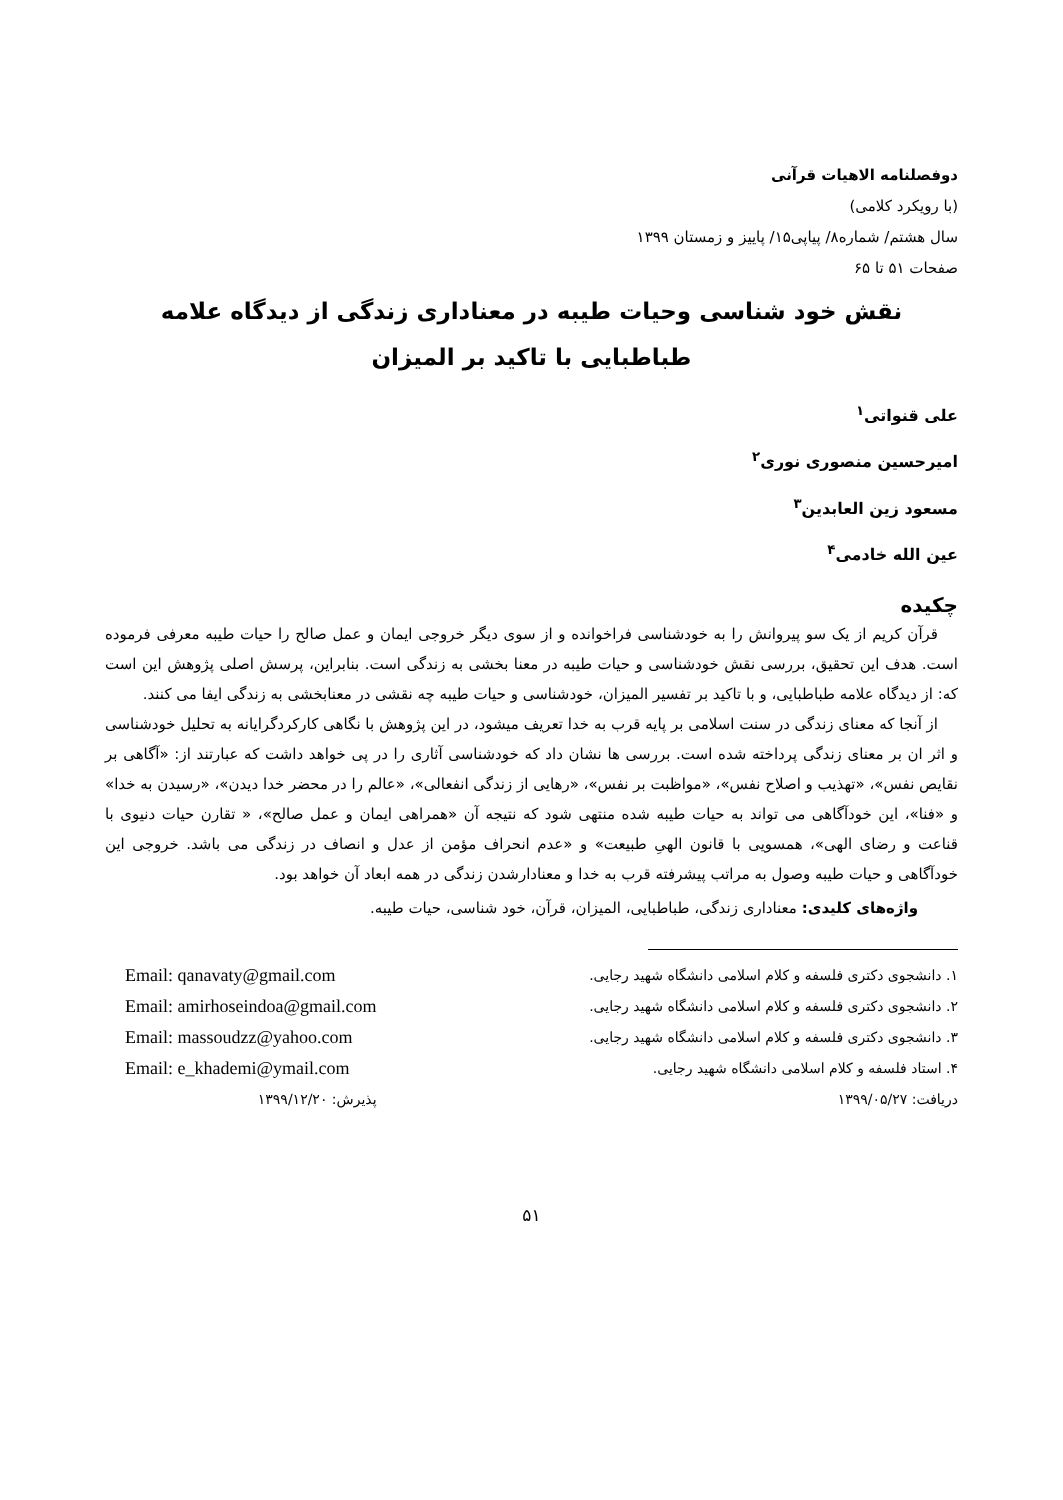دوفصلنامه الاهیات قرآنی
(با رویکرد کلامی)
سال هشتم/ شماره۸/ پیاپی۱۵/ پاییز و زمستان ۱۳۹۹
صفحات ۵۱ تا ۶۵
نقش خود شناسی وحیات طیبه در معناداری زندگی از دیدگاه علامه
طباطبایی با تاکید بر المیزان
علی قنواتی<sup>۱</sup>
امیرحسین منصوری نوری<sup>۲</sup>
مسعود زین العابدین<sup>۳</sup>
عین الله خادمی<sup>۴</sup>
چکیده
قرآن کریم از یک سو پیروانش را به خودشناسی فراخوانده و از سوی دیگر خروجی ایمان و عمل صالح را حیات طیبه معرفی فرموده است. هدف این تحقیق، بررسی نقش خودشناسی و حیات طیبه در معنا بخشی به زندگی است. بنابراین، پرسش اصلی پژوهش این است که: از دیدگاه علامه طباطبایی، و با تاکید بر تفسیر المیزان، خودشناسی و حیات طیبه چه نقشی در معنابخشی به زندگی ایفا می کنند.
از آنجا که معنای زندگی در سنت اسلامی بر پایه قرب به خدا تعریف میشود، در این پژوهش با نگاهی کارکردگرایانه به تحلیل خودشناسی و اثر ان بر معنای زندگی پرداخته شده است. بررسی ها نشان داد که خودشناسی آثاری را در پی خواهد داشت که عبارتند از: «آگاهی بر نقایص نفس»، «تهذیب و اصلاح نفس»، «مواظبت بر نفس»، «رهایی از زندگی انفعالی»، «عالم را در محضر خدا دیدن»، «رسیدن به خدا» و «فنا»، این خودآگاهی می تواند به حیات طیبه شده منتهی شود که نتیجه آن «همراهی ایمان و عمل صالح»، « تقارن حیات دنیوی با قناعت و رضای الهی»، همسویی با قانون الهیِ طبیعت» و «عدم انحراف مؤمن از عدل و انصاف در زندگی می باشد. خروجی این خودآگاهی و حیات طیبه وصول به مراتب پیشرفته قرب به خدا و معنادارشدن زندگی در همه ابعاد آن خواهد بود.
واژه‌های کلیدی: معناداری زندگی، طباطبایی، المیزان، قرآن، خود شناسی، حیات طیبه.
۱. دانشجوی دکتری فلسفه و کلام اسلامی دانشگاه شهید رجایی.
۲. دانشجوی دکتری فلسفه و کلام اسلامی دانشگاه شهید رجایی.
۳. دانشجوی دکتری فلسفه و کلام اسلامی دانشگاه شهید رجایی.
۴. استاد فلسفه و کلام اسلامی دانشگاه شهید رجایی.
دریافت: ۱۳۹۹/۰۵/۲۷
Email: qanavaty@gmail.com
Email: amirhoseindoa@gmail.com
Email: massoudzz@yahoo.com
Email: e_khademi@ymail.com
پذیرش: ۱۳۹۹/۱۲/۲۰
۵۱